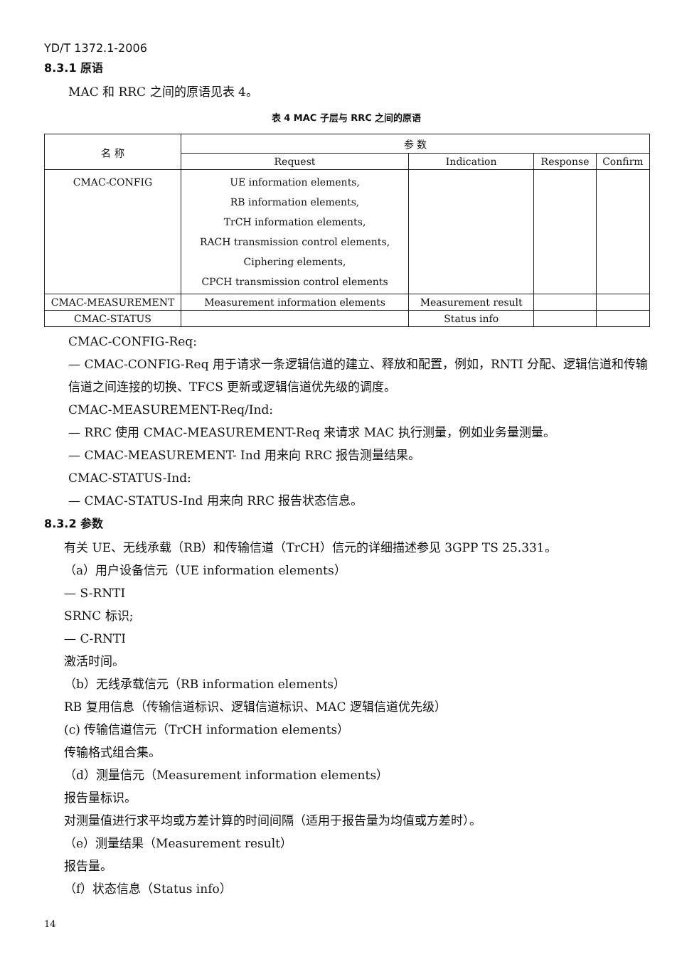YD/T 1372.1-2006
8.3.1 原语
MAC 和 RRC 之间的原语见表 4。
表 4 MAC 子层与 RRC 之间的原语
| 名 称 | 参 数 | | | |
| --- | --- | --- | --- | --- |
| | Request | Indication | Response | Confirm |
| CMAC-CONFIG | UE information elements, RB information elements, TrCH information elements, RACH transmission control elements, Ciphering elements, CPCH transmission control elements | | | |
| CMAC-MEASUREMENT | Measurement information elements | Measurement result | | |
| CMAC-STATUS | | Status info | | |
CMAC-CONFIG-Req:
— CMAC-CONFIG-Req 用于请求一条逻辑信道的建立、释放和配置，例如，RNTI 分配、逻辑信道和传输信道之间连接的切换、TFCS 更新或逻辑信道优先级的调度。
CMAC-MEASUREMENT-Req/Ind:
— RRC 使用 CMAC-MEASUREMENT-Req 来请求 MAC 执行测量，例如业务量测量。
— CMAC-MEASUREMENT- Ind 用来向 RRC 报告测量结果。
CMAC-STATUS-Ind:
— CMAC-STATUS-Ind 用来向 RRC 报告状态信息。
8.3.2 参数
有关 UE、无线承载（RB）和传输信道（TrCH）信元的详细描述参见 3GPP TS 25.331。
（a）用户设备信元（UE information elements）
— S-RNTI
SRNC 标识;
— C-RNTI
激活时间。
（b）无线承载信元（RB information elements）
RB 复用信息（传输信道标识、逻辑信道标识、MAC 逻辑信道优先级）
(c) 传输信道信元（TrCH information elements）
传输格式组合集。
（d）测量信元（Measurement information elements）
报告量标识。
对测量值进行求平均或方差计算的时间间隔（适用于报告量为均值或方差时）。
（e）测量结果（Measurement result）
报告量。
（f）状态信息（Status info）
14